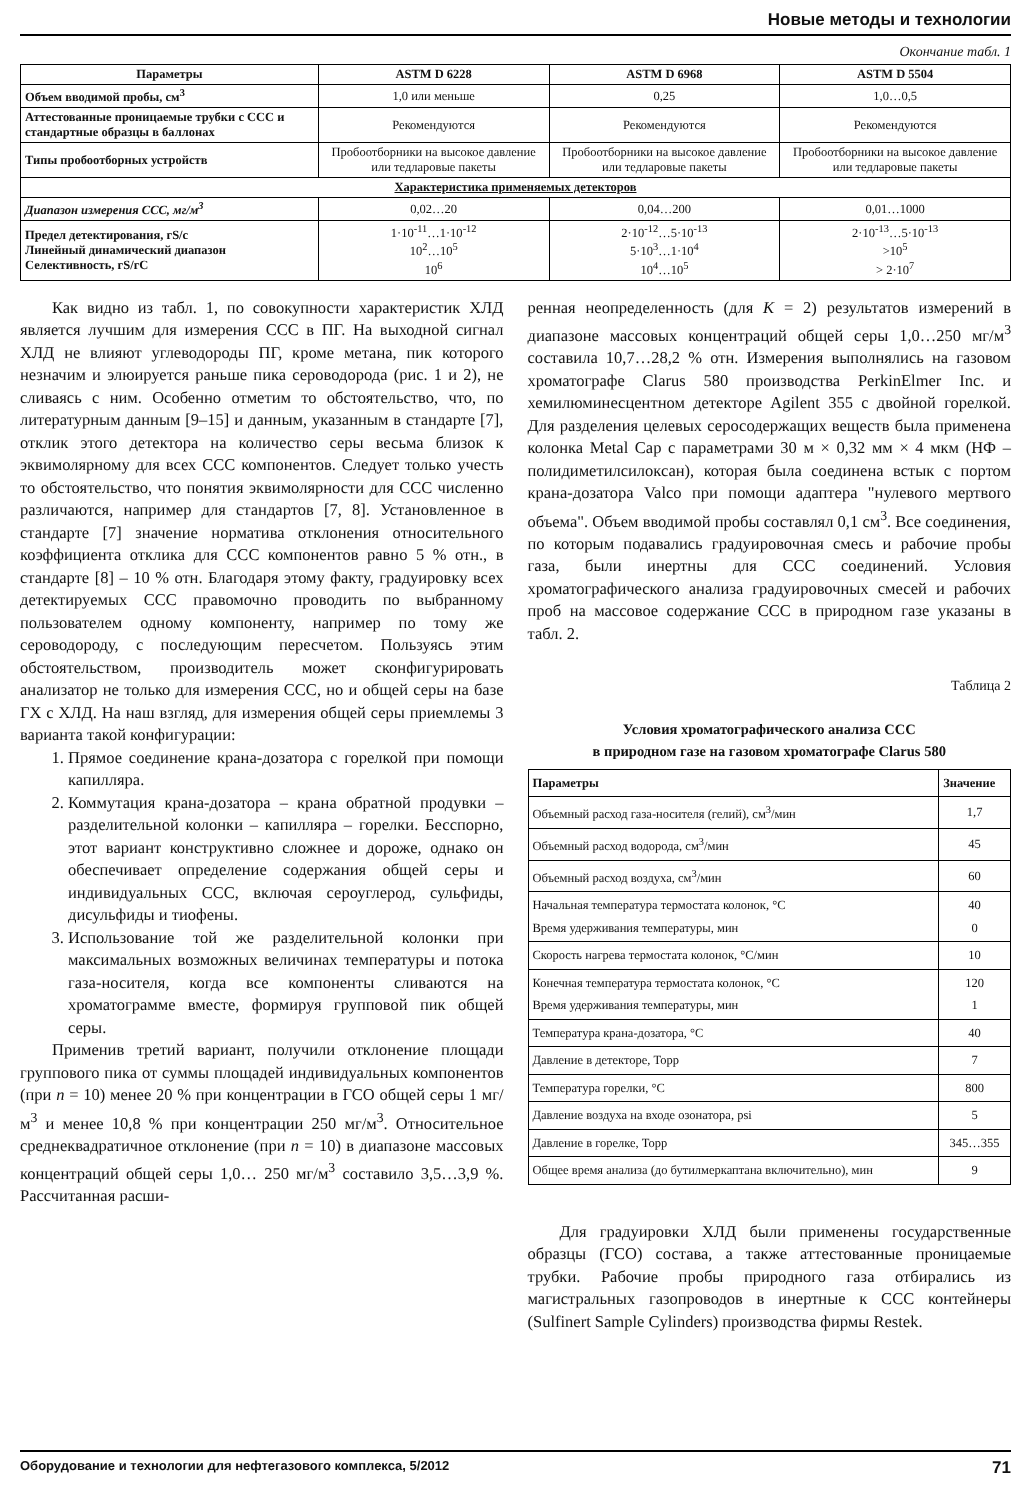Новые методы и технологии
Окончание табл. 1
| Параметры | ASTM D 6228 | ASTM D 6968 | ASTM D 5504 |
| --- | --- | --- | --- |
| Объем вводимой пробы, см<sup>3</sup> | 1,0 или меньше | 0,25 | 1,0…0,5 |
| Аттестованные проницаемые трубки с ССС и стандартные образцы в баллонах | Рекомендуются | Рекомендуются | Рекомендуются |
| Типы пробоотборных устройств | Пробоотборники на высокое давление или тедларовые пакеты | Пробоотборники на высокое давление или тедларовые пакеты | Пробоотборники на высокое давление или тедларовые пакеты |
| Характеристика применяемых детекторов | | | |
| Диапазон измерения ССС, мг/м<sup>3</sup> | 0,02…20 | 0,04…200 | 0,01…1000 |
| Предел детектирования, гS/с Линейный динамический диапазон Селективность, гS/гС | 1·10<sup>-11</sup>…1·10<sup>-12</sup> 10<sup>2</sup>…10<sup>5</sup> 10<sup>6</sup> | 2·10<sup>-12</sup>…5·10<sup>-13</sup> 5·10<sup>3</sup>…1·10<sup>4</sup> 10<sup>4</sup>…10<sup>5</sup> | 2·10<sup>-13</sup>…5·10<sup>-13</sup> >10<sup>5</sup> > 2·10<sup>7</sup> |
Как видно из табл. 1, по совокупности характеристик ХЛД является лучшим для измерения ССС в ПГ. На выходной сигнал ХЛД не влияют углеводороды ПГ, кроме метана, пик которого незначим и элюируется раньше пика сероводорода (рис. 1 и 2), не сливаясь с ним. Особенно отметим то обстоятельство, что, по литературным данным [9–15] и данным, указанным в стандарте [7], отклик этого детектора на количество серы весьма близок к эквимолярному для всех ССС компонентов. Следует только учесть то обстоятельство, что понятия эквимолярности для ССС численно различаются, например для стандартов [7, 8]. Установленное в стандарте [7] значение норматива отклонения относительного коэффициента отклика для ССС компонентов равно 5 % отн., в стандарте [8] – 10 % отн. Благодаря этому факту, градуировку всех детектируемых ССС правомочно проводить по выбранному пользователем одному компоненту, например по тому же сероводороду, с последующим пересчетом. Пользуясь этим обстоятельством, производитель может сконфигурировать анализатор не только для измерения ССС, но и общей серы на базе ГХ с ХЛД. На наш взгляд, для измерения общей серы приемлемы 3 варианта такой конфигурации:
1. Прямое соединение крана-дозатора с горелкой при помощи капилляра.
2. Коммутация крана-дозатора – крана обратной продувки – разделительной колонки – капилляра – горелки. Бесспорно, этот вариант конструктивно сложнее и дороже, однако он обеспечивает определение содержания общей серы и индивидуальных ССС, включая сероуглерод, сульфиды, дисульфиды и тиофены.
3. Использование той же разделительной колонки при максимальных возможных величинах температуры и потока газа-носителя, когда все компоненты сливаются на хроматограмме вместе, формируя групповой пик общей серы.
Применив третий вариант, получили отклонение площади группового пика от суммы площадей индивидуальных компонентов (при n = 10) менее 20 % при концентрации в ГСО общей серы 1 мг/м<sup>3</sup> и менее 10,8 % при концентрации 250 мг/м<sup>3</sup>. Относительное среднеквадратичное отклонение (при n = 10) в диапазоне массовых концентраций общей серы 1,0… 250 мг/м<sup>3</sup> составило 3,5…3,9 %. Рассчитанная расши-
ренная неопределенность (для K = 2) результатов измерений в диапазоне массовых концентраций общей серы 1,0…250 мг/м<sup>3</sup> составила 10,7…28,2 % отн. Измерения выполнялись на газовом хроматографе Clarus 580 производства PerkinElmer Inc. и хемилюминесцентном детекторе Agilent 355 с двойной горелкой. Для разделения целевых серосодержащих веществ была применена колонка Metal Cap с параметрами 30 м × 0,32 мм × 4 мкм (НФ – полидиметилсилоксан), которая была соединена встык с портом крана-дозатора Valco при помощи адаптера "нулевого мертвого объема". Объем вводимой пробы составлял 0,1 см<sup>3</sup>. Все соединения, по которым подавались градуировочная смесь и рабочие пробы газа, были инертны для ССС соединений. Условия хроматографического анализа градуировочных смесей и рабочих проб на массовое содержание ССС в природном газе указаны в табл. 2.
Таблица 2
Условия хроматографического анализа ССС
в природном газе на газовом хроматографе Clarus 580
| Параметры | Значение |
| --- | --- |
| Объемный расход газа-носителя (гелий), см<sup>3</sup>/мин | 1,7 |
| Объемный расход водорода, см<sup>3</sup>/мин | 45 |
| Объемный расход воздуха, см<sup>3</sup>/мин | 60 |
| Начальная температура термостата колонок, °С Время удерживания температуры, мин | 40 0 |
| Скорость нагрева термостата колонок, °С/мин | 10 |
| Конечная температура термостата колонок, °С Время удерживания температуры, мин | 120 1 |
| Температура крана-дозатора, °С | 40 |
| Давление в детекторе, Торр | 7 |
| Температура горелки, °С | 800 |
| Давление воздуха на входе озонатора, psi | 5 |
| Давление в горелке, Торр | 345…355 |
| Общее время анализа (до бутилмеркаптана включительно), мин | 9 |
Для градуировки ХЛД были применены государственные образцы (ГСО) состава, а также аттестованные проницаемые трубки. Рабочие пробы природного газа отбирались из магистральных газопроводов в инертные к ССС контейнеры (Sulfinert Sample Cylinders) производства фирмы Restek.
Оборудование и технологии для нефтегазового комплекса, 5/2012 71